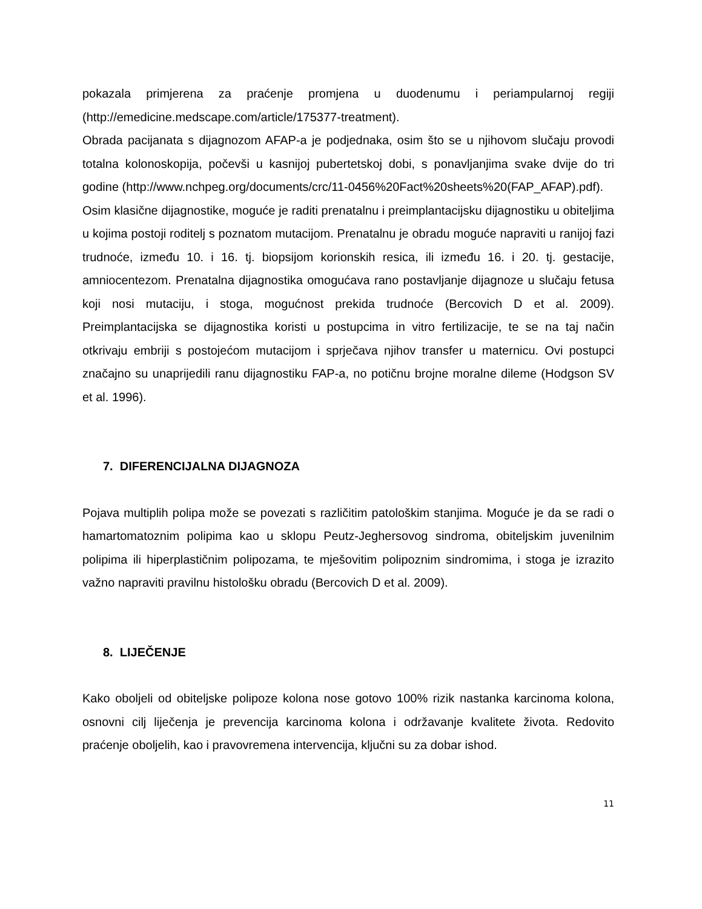pokazala primjerena za praćenje promjena u duodenumu i periampularnoj regiji (http://emedicine.medscape.com/article/175377-treatment).
Obrada pacijanata s dijagnozom AFAP-a je podjednaka, osim što se u njihovom slučaju provodi totalna kolonoskopija, počevši u kasnijoj pubertetskoj dobi, s ponavljanjima svake dvije do tri godine (http://www.nchpeg.org/documents/crc/11-0456%20Fact%20sheets%20(FAP_AFAP).pdf).
Osim klasične dijagnostike, moguće je raditi prenatalnu i preimplantacijsku dijagnostiku u obiteljima u kojima postoji roditelj s poznatom mutacijom. Prenatalnu je obradu moguće napraviti u ranijoj fazi trudnoće, između 10. i 16. tj. biopsijom korionskih resica, ili između 16. i 20. tj. gestacije, amniocentezom. Prenatalna dijagnostika omogućava rano postavljanje dijagnoze u slučaju fetusa koji nosi mutaciju, i stoga, mogućnost prekida trudnoće (Bercovich D et al. 2009). Preimplantacijska se dijagnostika koristi u postupcima in vitro fertilizacije, te se na taj način otkrivaju embriji s postojećom mutacijom i sprječava njihov transfer u maternicu. Ovi postupci značajno su unaprijedili ranu dijagnostiku FAP-a, no potičnu brojne moralne dileme (Hodgson SV et al. 1996).
7. DIFERENCIJALNA DIJAGNOZA
Pojava multiplih polipa može se povezati s različitim patološkim stanjima. Moguće je da se radi o hamartomatoznim polipima kao u sklopu Peutz-Jeghersovog sindroma, obiteljskim juvenilnim polipima ili hiperplastičnim polipozama, te mješovitim polipoznim sindromima, i stoga je izrazito važno napraviti pravilnu histološku obradu (Bercovich D et al. 2009).
8. LIJEČENJE
Kako oboljeli od obiteljske polipoze kolona nose gotovo 100% rizik nastanka karcinoma kolona, osnovni cilj liječenja je prevencija karcinoma kolona i održavanje kvalitete života. Redovito praćenje oboljelih, kao i pravovremena intervencija, ključni su za dobar ishod.
11